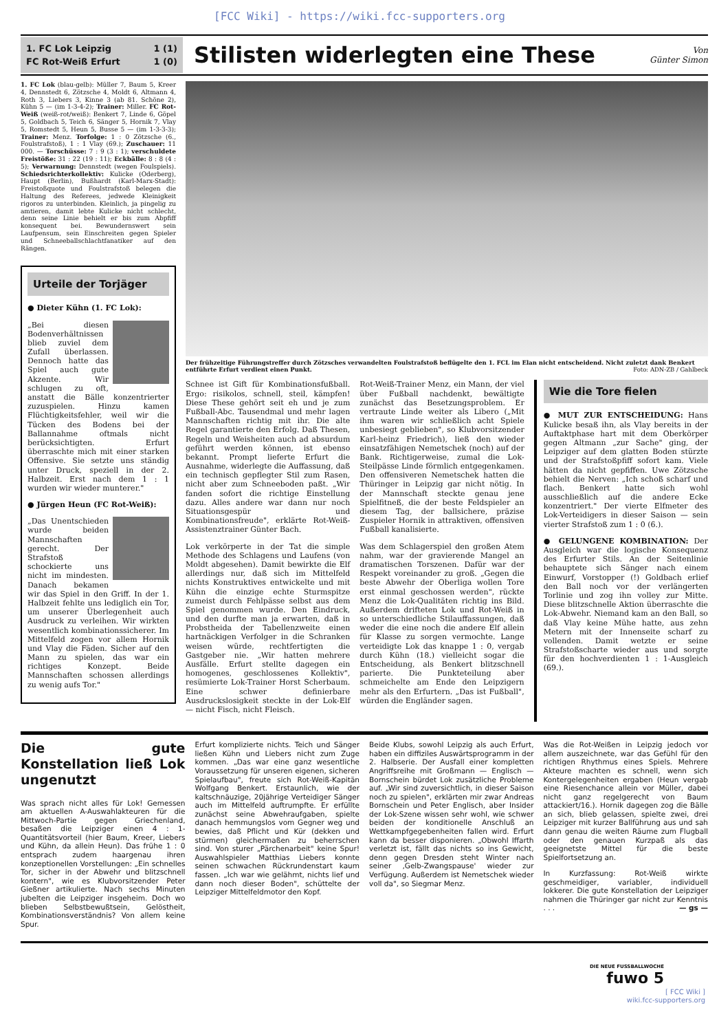[FCC Wiki] - https://wiki.fcc-supporters.org
1. FC Lok Leipzig 1 (1)
FC Rot-Weiß Erfurt 1 (0)
Stilisten widerlegten eine These
Von
Günter Simon
1. FC Lok (blau-gelb): Müller 7, Baum 5, Kreer 4, Dennstedt 6, Zötzsche 4, Moldt 6, Altmann 4, Roth 3, Liebers 3, Kinne 3 (ab 81. Schöne 2), Kühn 5 — (im 1-3-4-2); Trainer: Miller. FC Rot-Weiß (weiß-rot/weiß): Benkert 7, Linde 6, Göpel 5, Goldbach 5, Teich 6, Sänger 5, Hornik 7, Vlay 5, Romstedt 5, Heun 5, Busse 5 — (im 1-3-3-3); Trainer: Menz. Torfolge: 1 : 0 Zötzsche (6., Foulstrafstoß), 1 : 1 Vlay (69.); Zuschauer: 11 000. — Torschüsse: 7 : 9 (3 : 1); verschuldete Freistöße: 31 : 22 (19 : 11); Eckbälle: 8 : 8 (4 : 5); Verwarnung: Dennstedt (wegen Foulspiels). Schiedsrichterkollektiv: Kulicke (Oderberg), Haupt (Berlin), Bußhardt (Karl-Marx-Stadt): Freistoßquote und Foulstrafstoß belegen die Haltung des Referees, jedwede Kleinigkeit rigoros zu unterbinden. Kleinlich, ja pingelig zu amtieren, damit lebte Kulicke nicht schlecht, denn seine Linie behielt er bis zum Abpfiff konsequent bei. Bewundernswert sein Laufpensum, sein Einschreiten gegen Spieler und Schneeballschlachtfanatiker auf den Rängen.
Urteile der Torjäger
● Dieter Kühn (1. FC Lok):
„Bei diesen Bodenverhältnissen blieb zuviel dem Zufall überlassen. Dennoch hatte das Spiel auch gute Akzente. Wir schlugen zu oft, anstatt die Bälle konzentrierter zuzuspielen. Hinzu kamen Flüchtigkeitsfehler, weil wir die Tücken des Bodens bei der Ballannahme oftmals nicht berücksichtigten. Erfurt überraschte mich mit einer starken Offensive. Sie setzte uns ständig unter Druck, speziell in der 2. Halbzeit. Erst nach dem 1 : 1 wurden wir wieder munterer."
● Jürgen Heun (FC Rot-Weiß):
„Das Unentschieden wurde beiden Mannschaften gerecht. Der Strafstoß schockierte uns nicht im mindesten. Danach bekamen wir das Spiel in den Griff. In der 1. Halbzeit fehlte uns lediglich ein Tor, um unserer Überlegenheit auch Ausdruck zu verleihen. Wir wirkten wesentlich kombinationssicherer. Im Mittelfeld zogen vor allem Hornik und Vlay die Fäden. Sicher auf den Mann zu spielen, das war ein richtiges Konzept. Beide Mannschaften schossen allerdings zu wenig aufs Tor."
Der frühzeitige Führungstreffer durch Zötzsches verwandelten Foulstrafstoß beflügelte den 1. FCL im Elan nicht entscheidend. Nicht zuletzt dank Benkert entführte Erfurt verdient einen Punkt. Foto: ADN-ZB / Gahlbeck
Schnee ist Gift für Kombinationsfußball. Ergo: risikolos, schnell, steil, kämpfen! Diese These gehört seit eh und je zum Fußball-Abc. Tausendmal und mehr lagen Mannschaften richtig mit ihr. Die alte Regel garantierte den Erfolg. Daß Thesen, Regeln und Weisheiten auch ad absurdum geführt werden können, ist ebenso bekannt. Prompt lieferte Erfurt die Ausnahme, widerlegte die Auffassung, daß ein technisch gepflegter Stil zum Rasen, nicht aber zum Schneeboden paßt. „Wir fanden sofort die richtige Einstellung dazu. Alles andere war dann nur noch Situationsgespür und Kombinationsfreude", erklärte Rot-Weiß-Assistenztrainer Günter Bach.
Lok verkörperte in der Tat die simple Methode des Schlagens und Laufens (von Moldt abgesehen). Damit bewirkte die Elf allerdings nur, daß sich im Mittelfeld nichts Konstruktives entwickelte und mit Kühn die einzige echte Sturmspitze zumeist durch Fehlpässe selbst aus dem Spiel genommen wurde. Den Eindruck, und den durfte man ja erwarten, daß in Probstheida der Tabellenzweite einen hartnäckigen Verfolger in die Schranken weisen würde, rechtfertigten die Gastgeber nie. „Wir hatten mehrere Ausfälle. Erfurt stellte dagegen ein homogenes, geschlossenes Kollektiv", resümierte Lok-Trainer Horst Scherbaum. Eine schwer definierbare Ausdruckslosigkeit steckte in der Lok-Elf — nicht Fisch, nicht Fleisch.
Rot-Weiß-Trainer Menz, ein Mann, der viel über Fußball nachdenkt, bewältigte zunächst das Besetzungsproblem. Er vertraute Linde weiter als Libero („Mit ihm waren wir schließlich acht Spiele unbesiegt geblieben", so Klubvorsitzender Karl-heinz Friedrich), ließ den wieder einsatzfähigen Nemetschek (noch) auf der Bank. Richtigerweise, zumal die Lok-Steilpässe Linde förmlich entgegenkamen. Den offensiveren Nemetschek hatten die Thüringer in Leipzig gar nicht nötig. In der Mannschaft steckte genau jene Spielfitneß, die der beste Feldspieler an diesem Tag, der ballsichere, präzise Zuspieler Hornik in attraktiven, offensiven Fußball kanalisierte.
Was dem Schlagerspiel den großen Atem nahm, war der gravierende Mangel an dramatischen Torszenen. Dafür war der Respekt voreinander zu groß. „Gegen die beste Abwehr der Oberliga wollen Tore erst einmal geschossen werden", rückte Menz die Lok-Qualitäten richtig ins Bild. Außerdem drifteten Lok und Rot-Weiß in so unterschiedliche Stilauffassungen, daß weder die eine noch die andere Elf allein für Klasse zu sorgen vermochte. Lange verteidigte Lok das knappe 1 : 0, vergab durch Kühn (18.) vielleicht sogar die Entscheidung, als Benkert blitzschnell parierte. Die Punkteteilung aber schmeichelte am Ende den Leipzigern mehr als den Erfurtern. „Das ist Fußball", würden die Engländer sagen.
Wie die Tore fielen
● MUT ZUR ENTSCHEIDUNG: Hans Kulicke besaß ihn, als Vlay bereits in der Auftaktphase hart mit dem Oberkörper gegen Altmann „zur Sache" ging, der Leipziger auf dem glatten Boden stürzte und der Strafstoßpfiff sofort kam. Viele hätten da nicht gepfiffen. Uwe Zötzsche behielt die Nerven: „Ich schoß scharf und flach. Benkert hatte sich wohl ausschließlich auf die andere Ecke konzentriert." Der vierte Elfmeter des Lok-Verteidigers in dieser Saison — sein vierter Strafstoß zum 1 : 0 (6.).
● GELUNGENE KOMBINATION: Der Ausgleich war die logische Konsequenz des Erfurter Stils. An der Seitenlinie behauptete sich Sänger nach einem Einwurf, Vorstopper (!) Goldbach erlief den Ball noch vor der verlängerten Torlinie und zog ihn volley zur Mitte. Diese blitzschnelle Aktion überraschte die Lok-Abwehr. Niemand kam an den Ball, so daß Vlay keine Mühe hatte, aus zehn Metern mit der Innenseite scharf zu vollenden. Damit wetzte er seine Strafstoßscharte wieder aus und sorgte für den hochverdienten 1 : 1-Ausgleich (69.).
Die gute Konstellation ließ Lok ungenutzt
Was sprach nicht alles für Lok! Gemessen am aktuellen A-Auswahlakteuren für die Mittwoch-Partie gegen Griechenland, besaßen die Leipziger einen 4 : 1-Quantitätsvorteil (hier Baum, Kreer, Liebers und Kühn, da allein Heun). Das frühe 1 : 0 entsprach zudem haargenau ihren konzeptionellen Vorstellungen: „Ein schnelles Tor, sicher in der Abwehr und blitzschnell kontern", wie es Klubvorsitzender Peter Gießner artikulierte. Nach sechs Minuten jubelten die Leipziger insgeheim. Doch wo blieben Selbstbewußtsein, Gelöstheit, Kombinationsverständnis? Von allem keine Spur.
Erfurt komplizierte nichts. Teich und Sänger ließen Kühn und Liebers nicht zum Zuge kommen. „Das war eine ganz wesentliche Voraussetzung für unseren eigenen, sicheren Spielaufbau", freute sich Rot-Weiß-Kapitän Wolfgang Benkert. Erstaunlich, wie der kaltschnäuzige, 20jährige Verteidiger Sänger auch im Mittelfeld auftrumpfte. Er erfüllte zunächst seine Abwehraufgaben, spielte danach hemmungslos vom Gegner weg und bewies, daß Pflicht und Kür (dekken und stürmen) gleichermaßen zu beherrschen sind. Von sturer „Pärchenarbeit" keine Spur! Auswahlspieler Matthias Liebers konnte seinen schwachen Rückrundenstart kaum fassen. „Ich war wie gelähmt, nichts lief und dann noch dieser Boden", schüttelte der Leipziger Mittelfeldmotor den Kopf.
Beide Klubs, sowohl Leipzig als auch Erfurt, haben ein diffiziles Auswärtsprogramm in der 2. Halbserie. Der Ausfall einer kompletten Angriffsreihe mit Großmann — Englisch — Bornschein bürdet Lok zusätzliche Probleme auf. „Wir sind zuversichtlich, in dieser Saison noch zu spielen", erklärten mir zwar Andreas Bornschein und Peter Englisch, aber Insider der Lok-Szene wissen sehr wohl, wie schwer beiden der konditionelle Anschluß an Wettkampfgegebenheiten fallen wird. Erfurt kann da besser disponieren. „Obwohl Iffarth verletzt ist, fällt das nichts so ins Gewicht, denn gegen Dresden steht Winter nach seiner ‚Gelb-Zwangspause' wieder zur Verfügung. Außerdem ist Nemetschek wieder voll da", so Siegmar Menz.
Was die Rot-Weißen in Leipzig jedoch vor allem auszeichnete, war das Gefühl für den richtigen Rhythmus eines Spiels. Mehrere Akteure machten es schnell, wenn sich Kontergelegenheiten ergaben (Heun vergab eine Riesenchance allein vor Müller, dabei nicht ganz regelgerecht von Baum attackiert/16.). Hornik dagegen zog die Bälle an sich, blieb gelassen, spielte zwei, drei Leipziger mit kurzer Ballführung aus und sah dann genau die weiten Räume zum Flugball oder den genauen Kurzpaß als das geeignetste Mittel für die beste Spielfortsetzung an.
In Kurzfassung: Rot-Weiß wirkte geschmeidiger, variabler, individuell lokkerer. Die gute Konstellation der Leipziger nahmen die Thüringer gar nicht zur Kenntnis . . . — gs —
DIE NEUE FUSSBALLWOCHE
fuwo 5
[ FCC Wiki ]
wiki.fcc-supporters.org